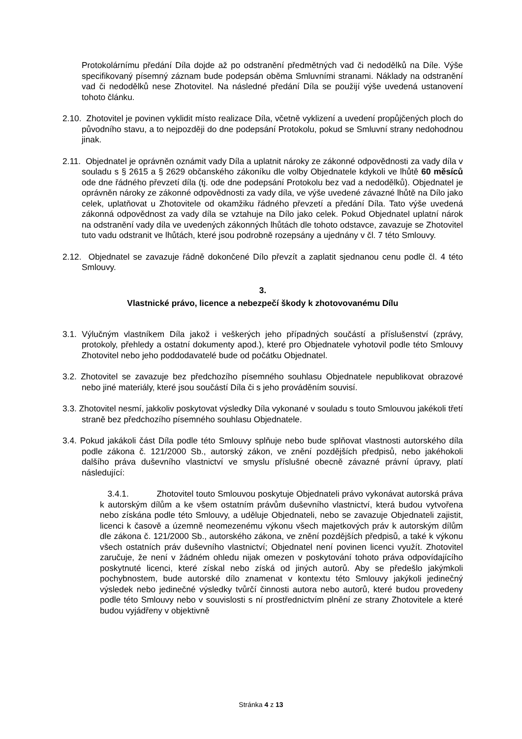Protokolárnímu předání Díla dojde až po odstranění předmětných vad či nedodělků na Díle. Výše specifikovaný písemný záznam bude podepsán oběma Smluvními stranami. Náklady na odstranění vad či nedodělků nese Zhotovitel. Na následné předání Díla se použijí výše uvedená ustanovení tohoto článku.
2.10. Zhotovitel je povinen vyklidit místo realizace Díla, včetně vyklizení a uvedení propůjčených ploch do původního stavu, a to nejpozději do dne podepsání Protokolu, pokud se Smluvní strany nedohodnou jinak.
2.11. Objednatel je oprávněn oznámit vady Díla a uplatnit nároky ze zákonné odpovědnosti za vady díla v souladu s § 2615 a § 2629 občanského zákoníku dle volby Objednatele kdykoli ve lhůtě 60 měsíců ode dne řádného převzetí díla (tj. ode dne podepsání Protokolu bez vad a nedodělků). Objednatel je oprávněn nároky ze zákonné odpovědnosti za vady díla, ve výše uvedené závazné lhůtě na Dílo jako celek, uplatňovat u Zhotovitele od okamžiku řádného převzetí a předání Díla. Tato výše uvedená zákonná odpovědnost za vady díla se vztahuje na Dílo jako celek. Pokud Objednatel uplatní nárok na odstranění vady díla ve uvedených zákonných lhůtách dle tohoto odstavce, zavazuje se Zhotovitel tuto vadu odstranit ve lhůtách, které jsou podrobně rozepsány a ujednány v čl. 7 této Smlouvy.
2.12. Objednatel se zavazuje řádně dokončené Dílo převzít a zaplatit sjednanou cenu podle čl. 4 této Smlouvy.
3.
Vlastnické právo, licence a nebezpečí škody k zhotovovanému Dílu
3.1. Výlučným vlastníkem Díla jakož i veškerých jeho případných součástí a příslušenství (zprávy, protokoly, přehledy a ostatní dokumenty apod.), které pro Objednatele vyhotovil podle této Smlouvy Zhotovitel nebo jeho poddodavatelé bude od počátku Objednatel.
3.2. Zhotovitel se zavazuje bez předchozího písemného souhlasu Objednatele nepublikovat obrazové nebo jiné materiály, které jsou součástí Díla či s jeho prováděním souvisí.
3.3. Zhotovitel nesmí, jakkoliv poskytovat výsledky Díla vykonané v souladu s touto Smlouvou jakékoli třetí straně bez předchozího písemného souhlasu Objednatele.
3.4. Pokud jakákoli část Díla podle této Smlouvy splňuje nebo bude splňovat vlastnosti autorského díla podle zákona č. 121/2000 Sb., autorský zákon, ve znění pozdějších předpisů, nebo jakéhokoli dalšího práva duševního vlastnictví ve smyslu příslušné obecně závazné právní úpravy, platí následující:
3.4.1. Zhotovitel touto Smlouvou poskytuje Objednateli právo vykonávat autorská práva k autorským dílům a ke všem ostatním právům duševního vlastnictví, která budou vytvořena nebo získána podle této Smlouvy, a uděluje Objednateli, nebo se zavazuje Objednateli zajistit, licenci k časově a územně neomezenému výkonu všech majetkových práv k autorským dílům dle zákona č. 121/2000 Sb., autorského zákona, ve znění pozdějších předpisů, a také k výkonu všech ostatních práv duševního vlastnictví; Objednatel není povinen licenci využít. Zhotovitel zaručuje, že není v žádném ohledu nijak omezen v poskytování tohoto práva odpovídajícího poskytnuté licenci, které získal nebo získá od jiných autorů. Aby se předešlo jakýmkoli pochybnostem, bude autorské dílo znamenat v kontextu této Smlouvy jakýkoli jedinečný výsledek nebo jedinečné výsledky tvůrčí činnosti autora nebo autorů, které budou provedeny podle této Smlouvy nebo v souvislosti s ní prostřednictvím plnění ze strany Zhotovitele a které budou vyjádřeny v objektivně
Stránka 4 z 13